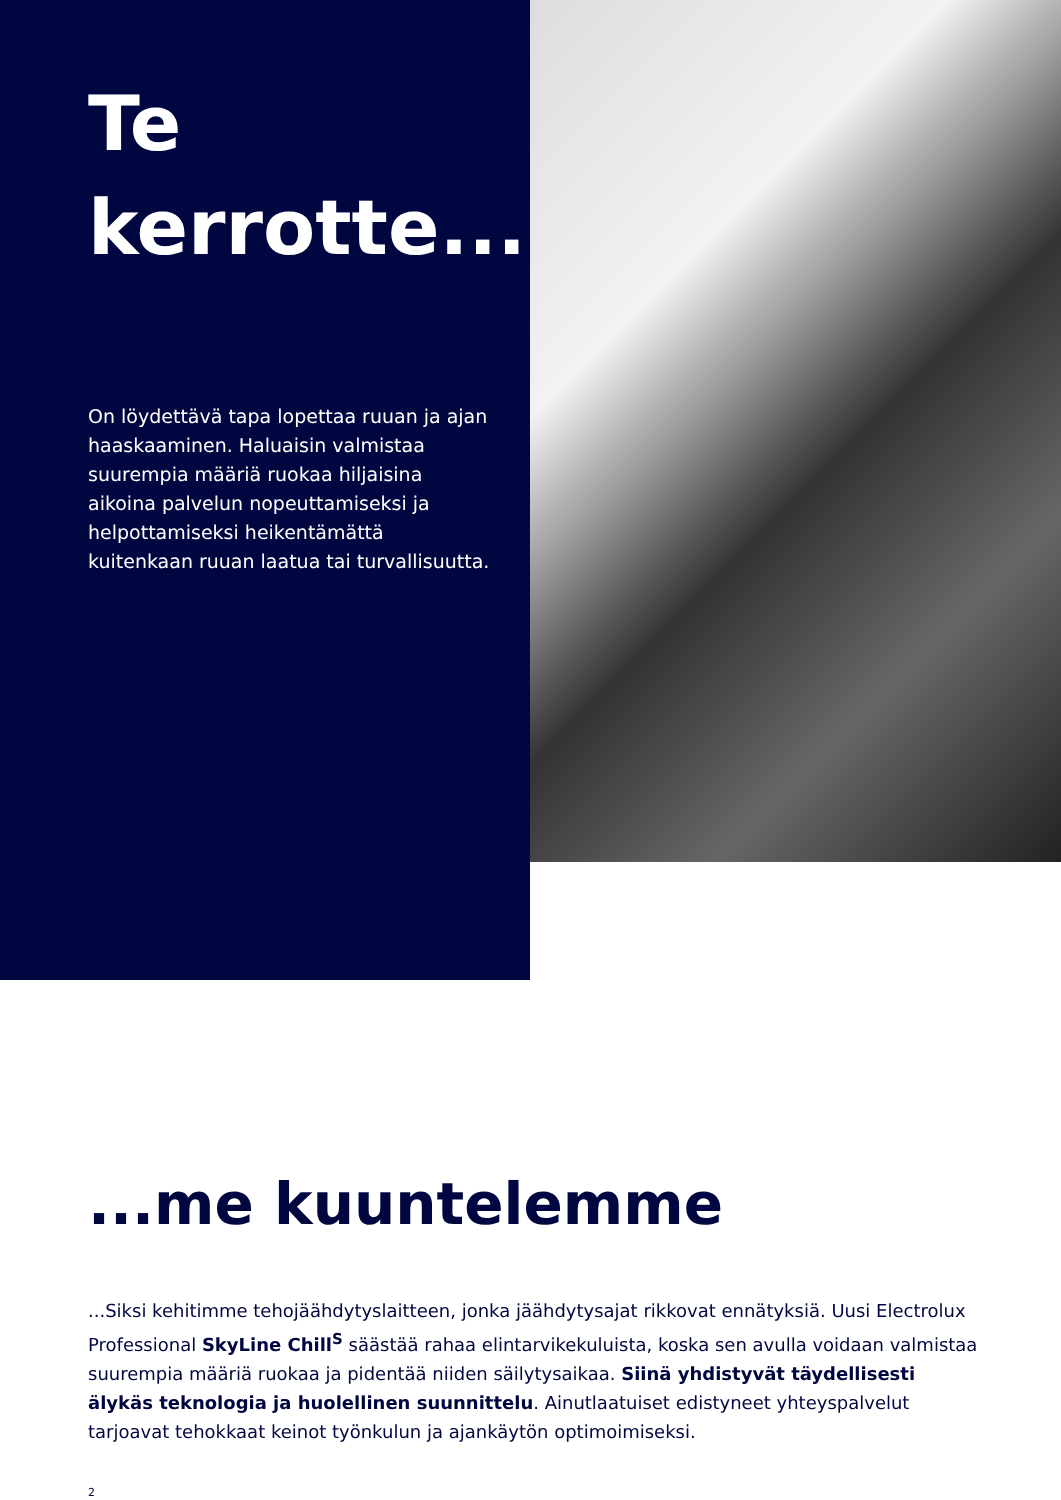Te
kerrotte...
On löydettävä tapa lopettaa ruuan ja ajan haaskaaminen. Haluaisin valmistaa suurempia määriä ruokaa hiljaisina aikoina palvelun nopeuttamiseksi ja helpottamiseksi heikentämättä kuitenkaan ruuan laatua tai turvallisuutta.
...me kuuntelemme
...Siksi kehitimme tehojäähdytyslaitteen, jonka jäähdytysajat rikkovat ennätyksiä. Uusi Electrolux Professional SkyLine Chill<sup>S</sup> säästää rahaa elintarvikekuluista, koska sen avulla voidaan valmistaa suurempia määriä ruokaa ja pidentää niiden säilytysaikaa. Siinä yhdistyvät täydellisesti älykäs teknologia ja huolellinen suunnittelu. Ainutlaatuiset edistyneet yhteyspalvelut tarjoavat tehokkaat keinot työnkulun ja ajankäytön optimoimiseksi.
2